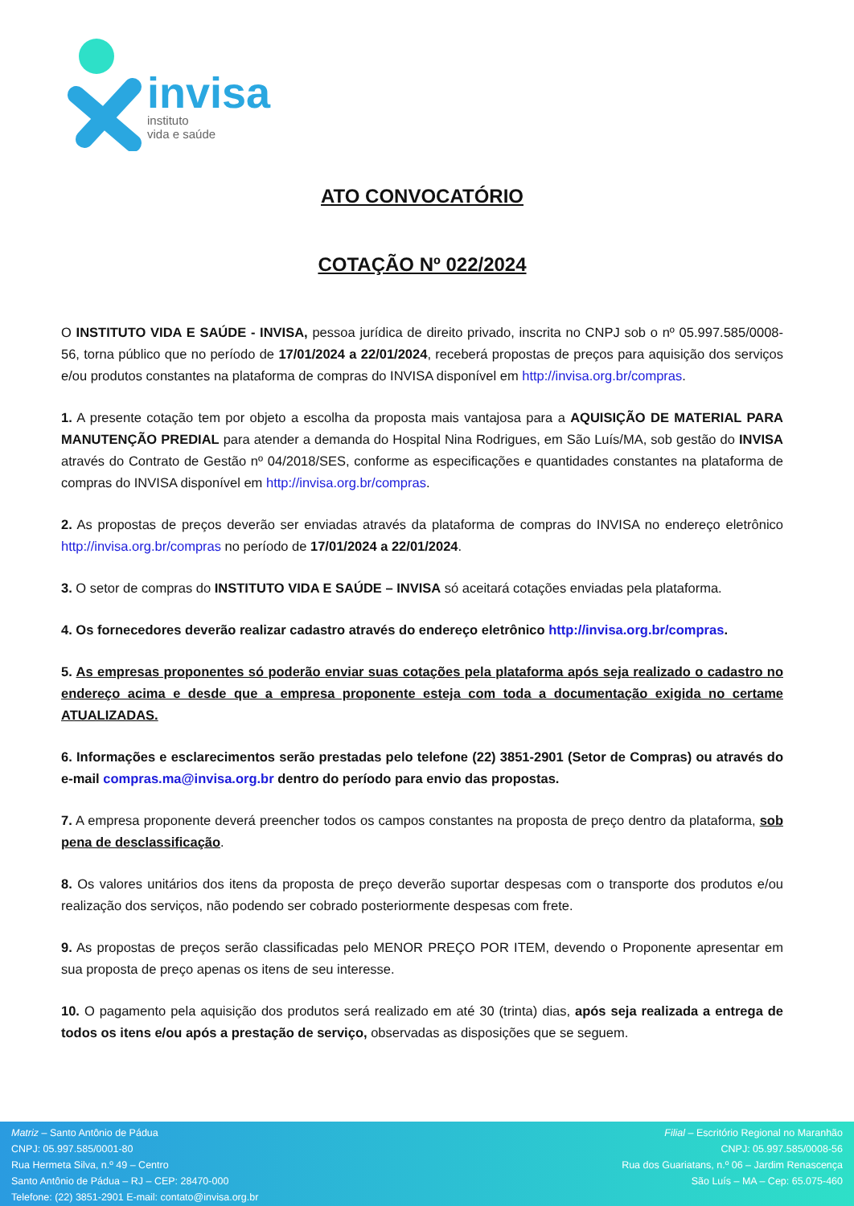invisa
instituto
vida e saúde
ATO CONVOCATÓRIO
COTAÇÃO Nº 022/2024
O INSTITUTO VIDA E SAÚDE - INVISA, pessoa jurídica de direito privado, inscrita no CNPJ sob o nº 05.997.585/0008-56, torna público que no período de 17/01/2024 a 22/01/2024, receberá propostas de preços para aquisição dos serviços e/ou produtos constantes na plataforma de compras do INVISA disponível em http://invisa.org.br/compras.
1. A presente cotação tem por objeto a escolha da proposta mais vantajosa para a AQUISIÇÃO DE MATERIAL PARA MANUTENÇÃO PREDIAL para atender a demanda do Hospital Nina Rodrigues, em São Luís/MA, sob gestão do INVISA através do Contrato de Gestão nº 04/2018/SES, conforme as especificações e quantidades constantes na plataforma de compras do INVISA disponível em http://invisa.org.br/compras.
2. As propostas de preços deverão ser enviadas através da plataforma de compras do INVISA no endereço eletrônico http://invisa.org.br/compras no período de 17/01/2024 a 22/01/2024.
3. O setor de compras do INSTITUTO VIDA E SAÚDE – INVISA só aceitará cotações enviadas pela plataforma.
4. Os fornecedores deverão realizar cadastro através do endereço eletrônico http://invisa.org.br/compras.
5. As empresas proponentes só poderão enviar suas cotações pela plataforma após seja realizado o cadastro no endereço acima e desde que a empresa proponente esteja com toda a documentação exigida no certame ATUALIZADAS.
6. Informações e esclarecimentos serão prestadas pelo telefone (22) 3851-2901 (Setor de Compras) ou através do e-mail compras.ma@invisa.org.br dentro do período para envio das propostas.
7. A empresa proponente deverá preencher todos os campos constantes na proposta de preço dentro da plataforma, sob pena de desclassificação.
8. Os valores unitários dos itens da proposta de preço deverão suportar despesas com o transporte dos produtos e/ou realização dos serviços, não podendo ser cobrado posteriormente despesas com frete.
9. As propostas de preços serão classificadas pelo MENOR PREÇO POR ITEM, devendo o Proponente apresentar em sua proposta de preço apenas os itens de seu interesse.
10. O pagamento pela aquisição dos produtos será realizado em até 30 (trinta) dias, após seja realizada a entrega de todos os itens e/ou após a prestação de serviço, observadas as disposições que se seguem.
Matriz – Santo Antônio de Pádua
CNPJ: 05.997.585/0001-80
Rua Hermeta Silva, n.º 49 – Centro
Santo Antônio de Pádua – RJ – CEP: 28470-000
Telefone: (22) 3851-2901 E-mail: contato@invisa.org.br
Filial – Escritório Regional no Maranhão
CNPJ: 05.997.585/0008-56
Rua dos Guariatans, n.º 06 – Jardim Renascença
São Luís – MA – Cep: 65.075-460